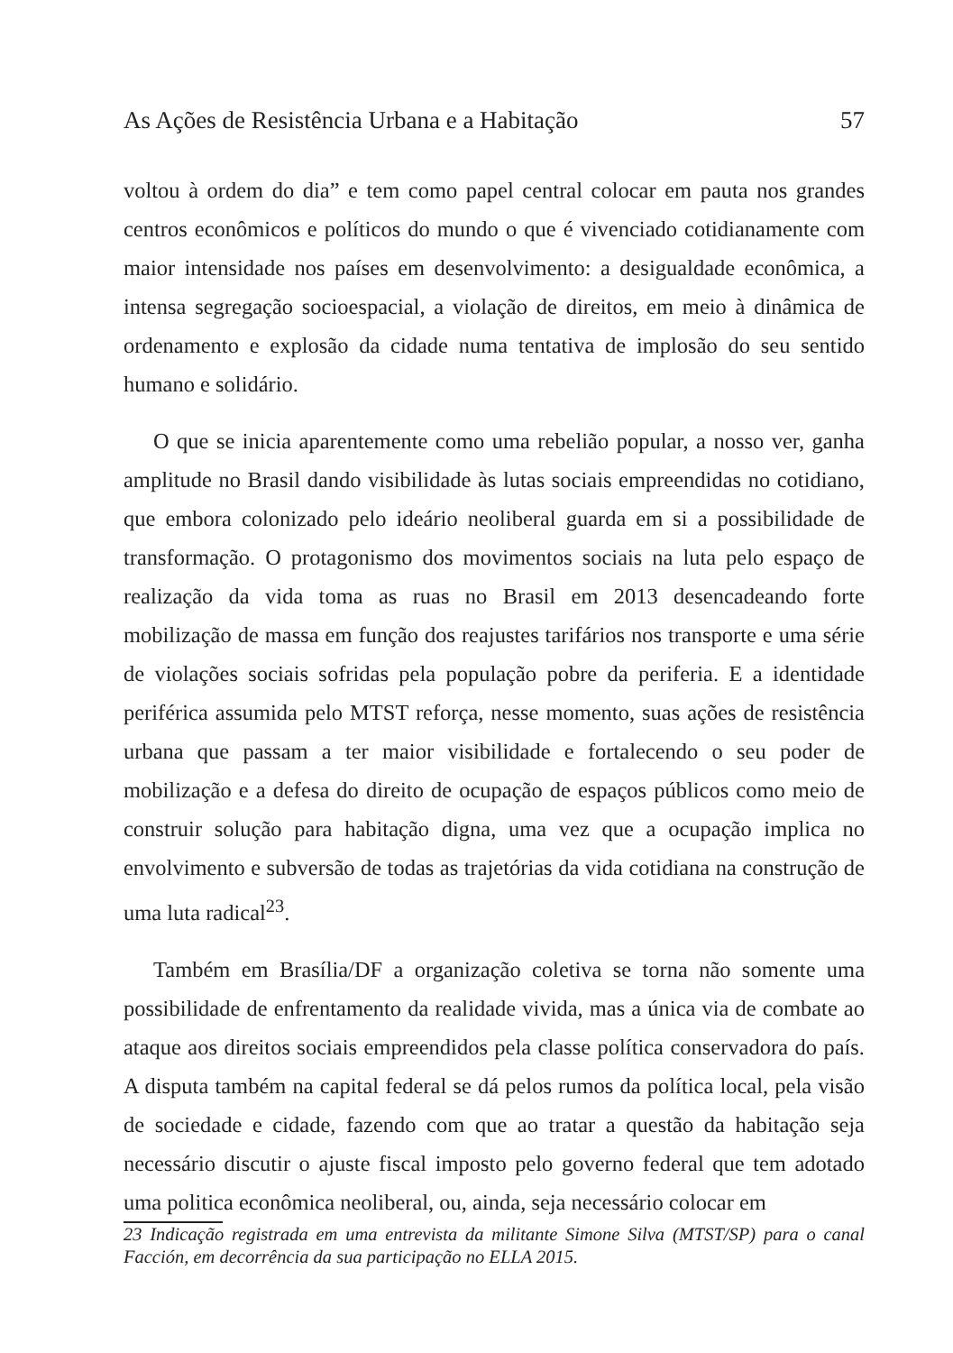As Ações de Resistência Urbana e a Habitação 57
voltou à ordem do dia” e tem como papel central colocar em pauta nos grandes centros econômicos e políticos do mundo o que é vivenciado cotidianamente com maior intensidade nos países em desenvolvimento: a desigualdade econômica, a intensa segregação socioespacial, a violação de direitos, em meio à dinâmica de ordenamento e explosão da cidade numa tentativa de implosão do seu sentido humano e solidário.
O que se inicia aparentemente como uma rebelião popular, a nosso ver, ganha amplitude no Brasil dando visibilidade às lutas sociais empreendidas no cotidiano, que embora colonizado pelo ideário neoliberal guarda em si a possibilidade de transformação. O protagonismo dos movimentos sociais na luta pelo espaço de realização da vida toma as ruas no Brasil em 2013 desencadeando forte mobilização de massa em função dos reajustes tarifários nos transporte e uma série de violações sociais sofridas pela população pobre da periferia. E a identidade periférica assumida pelo MTST reforça, nesse momento, suas ações de resistência urbana que passam a ter maior visibilidade e fortalecendo o seu poder de mobilização e a defesa do direito de ocupação de espaços públicos como meio de construir solução para habitação digna, uma vez que a ocupação implica no envolvimento e subversão de todas as trajetórias da vida cotidiana na construção de uma luta radical<sup>23</sup>.
Também em Brasília/DF a organização coletiva se torna não somente uma possibilidade de enfrentamento da realidade vivida, mas a única via de combate ao ataque aos direitos sociais empreendidos pela classe política conservadora do país. A disputa também na capital federal se dá pelos rumos da política local, pela visão de sociedade e cidade, fazendo com que ao tratar a questão da habitação seja necessário discutir o ajuste fiscal imposto pelo governo federal que tem adotado uma politica econômica neoliberal, ou, ainda, seja necessário colocar em
23 Indicação registrada em uma entrevista da militante Simone Silva (MTST/SP) para o canal Facción, em decorrência da sua participação no ELLA 2015.